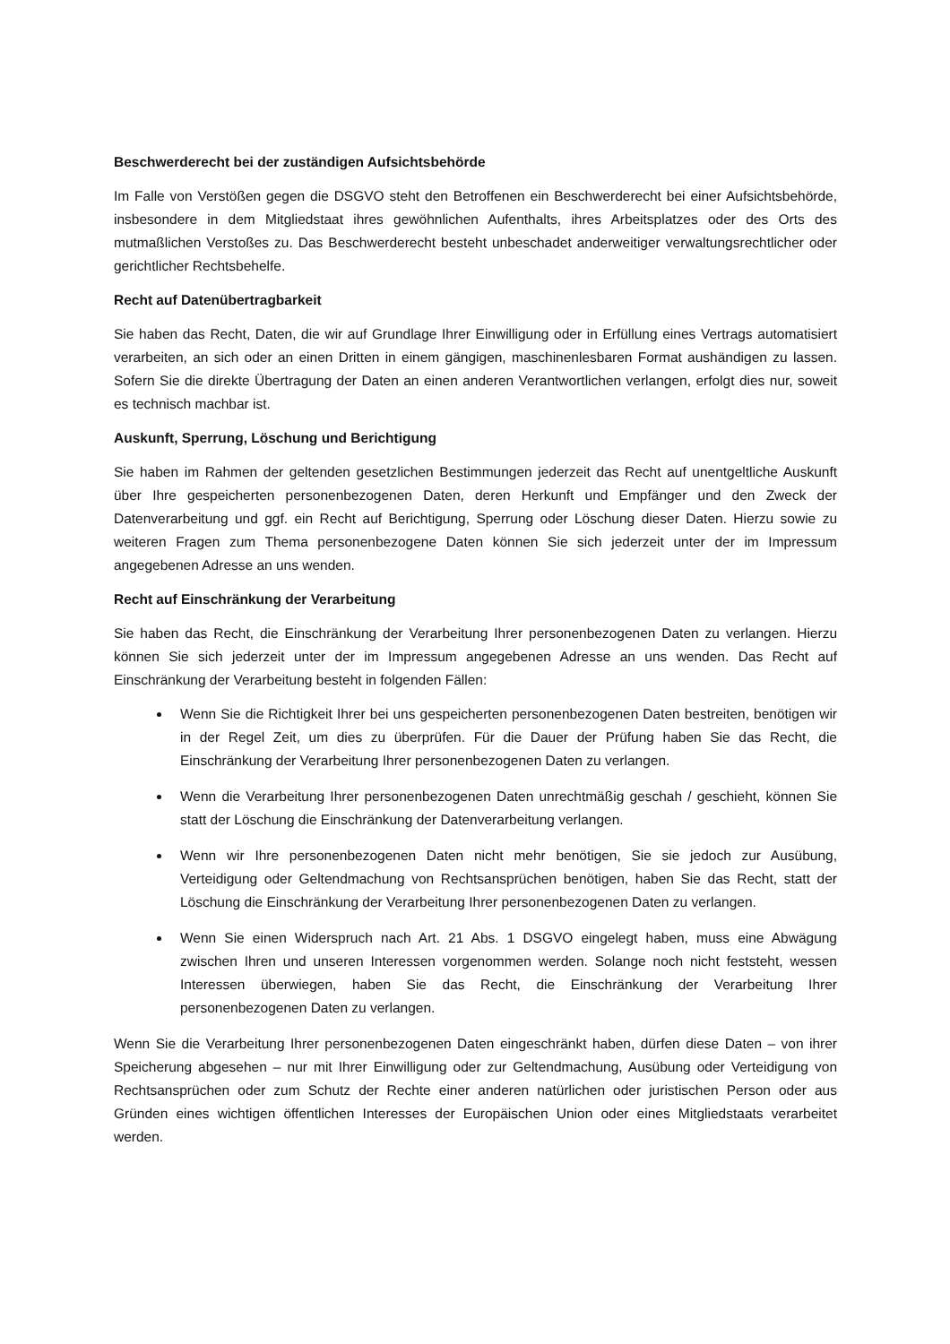Beschwerderecht bei der zuständigen Aufsichtsbehörde
Im Falle von Verstößen gegen die DSGVO steht den Betroffenen ein Beschwerderecht bei einer Aufsichtsbehörde, insbesondere in dem Mitgliedstaat ihres gewöhnlichen Aufenthalts, ihres Arbeitsplatzes oder des Orts des mutmaßlichen Verstoßes zu. Das Beschwerderecht besteht unbeschadet anderweitiger verwaltungsrechtlicher oder gerichtlicher Rechtsbehelfe.
Recht auf Datenübertragbarkeit
Sie haben das Recht, Daten, die wir auf Grundlage Ihrer Einwilligung oder in Erfüllung eines Vertrags automatisiert verarbeiten, an sich oder an einen Dritten in einem gängigen, maschinenlesbaren Format aushändigen zu lassen. Sofern Sie die direkte Übertragung der Daten an einen anderen Verantwortlichen verlangen, erfolgt dies nur, soweit es technisch machbar ist.
Auskunft, Sperrung, Löschung und Berichtigung
Sie haben im Rahmen der geltenden gesetzlichen Bestimmungen jederzeit das Recht auf unentgeltliche Auskunft über Ihre gespeicherten personenbezogenen Daten, deren Herkunft und Empfänger und den Zweck der Datenverarbeitung und ggf. ein Recht auf Berichtigung, Sperrung oder Löschung dieser Daten. Hierzu sowie zu weiteren Fragen zum Thema personenbezogene Daten können Sie sich jederzeit unter der im Impressum angegebenen Adresse an uns wenden.
Recht auf Einschränkung der Verarbeitung
Sie haben das Recht, die Einschränkung der Verarbeitung Ihrer personenbezogenen Daten zu verlangen. Hierzu können Sie sich jederzeit unter der im Impressum angegebenen Adresse an uns wenden. Das Recht auf Einschränkung der Verarbeitung besteht in folgenden Fällen:
Wenn Sie die Richtigkeit Ihrer bei uns gespeicherten personenbezogenen Daten bestreiten, benötigen wir in der Regel Zeit, um dies zu überprüfen. Für die Dauer der Prüfung haben Sie das Recht, die Einschränkung der Verarbeitung Ihrer personenbezogenen Daten zu verlangen.
Wenn die Verarbeitung Ihrer personenbezogenen Daten unrechtmäßig geschah / geschieht, können Sie statt der Löschung die Einschränkung der Datenverarbeitung verlangen.
Wenn wir Ihre personenbezogenen Daten nicht mehr benötigen, Sie sie jedoch zur Ausübung, Verteidigung oder Geltendmachung von Rechtsansprüchen benötigen, haben Sie das Recht, statt der Löschung die Einschränkung der Verarbeitung Ihrer personenbezogenen Daten zu verlangen.
Wenn Sie einen Widerspruch nach Art. 21 Abs. 1 DSGVO eingelegt haben, muss eine Abwägung zwischen Ihren und unseren Interessen vorgenommen werden. Solange noch nicht feststeht, wessen Interessen überwiegen, haben Sie das Recht, die Einschränkung der Verarbeitung Ihrer personenbezogenen Daten zu verlangen.
Wenn Sie die Verarbeitung Ihrer personenbezogenen Daten eingeschränkt haben, dürfen diese Daten – von ihrer Speicherung abgesehen – nur mit Ihrer Einwilligung oder zur Geltendmachung, Ausübung oder Verteidigung von Rechtsansprüchen oder zum Schutz der Rechte einer anderen natürlichen oder juristischen Person oder aus Gründen eines wichtigen öffentlichen Interesses der Europäischen Union oder eines Mitgliedstaats verarbeitet werden.